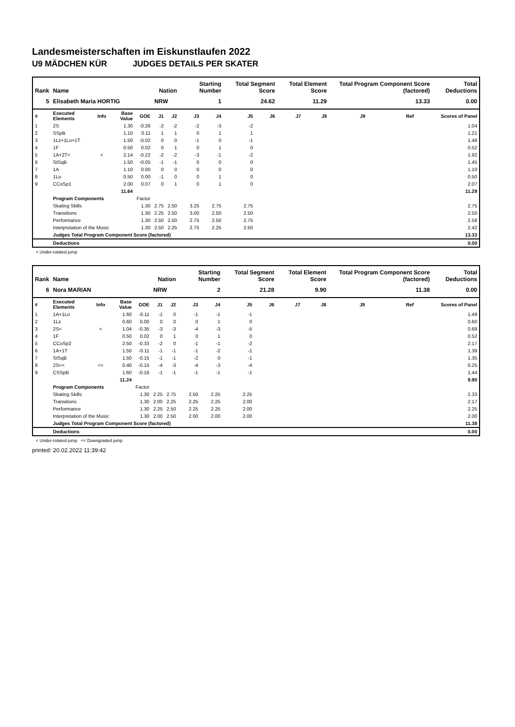Landesmeisterschaften im Eiskunstlaufen 2022
U9 MÄDCHEN KÜR JUDGES DETAILS PER SKATER
| Rank | Name | | | | Nation | | Starting Number | | Total Segment Score | | Total Element Score | | Total Program Component Score (factored) | | | Total Deductions |
| --- | --- | --- | --- | --- | --- | --- | --- | --- | --- | --- | --- | --- | --- | --- | --- | --- |
| 5 | Elisabeth Maria HORTIG | | | | NRW | | 1 | | 24.62 | | 11.29 | | 13.33 | | | 0.00 |
| # | Executed Elements | Info | Base Value | GOE | J1 | J2 | J3 | J4 | J5 | J6 | J7 | J8 | J9 | Ref | | Scores of Panel |
| 1 | 2S | | 1.30 | -0.26 | -2 | -2 | -2 | -3 | -2 | | | | | | | 1.04 |
| 2 | SSpB | | 1.10 | 0.11 | 1 | 1 | 0 | 1 | 1 | | | | | | | 1.21 |
| 3 | 1Lz+1Lo+1T | | 1.50 | -0.02 | 0 | 0 | -1 | 0 | -1 | | | | | | | 1.48 |
| 4 | 1F | | 0.50 | 0.02 | 0 | 1 | 0 | 1 | 0 | | | | | | | 0.52 |
| 5 | 1A+2T< | < | 2.14 | -0.22 | -2 | -2 | -3 | -1 | -2 | | | | | | | 1.92 |
| 6 | StSqB | | 1.50 | -0.05 | -1 | -1 | 0 | 0 | 0 | | | | | | | 1.45 |
| 7 | 1A | | 1.10 | 0.00 | 0 | 0 | 0 | 0 | 0 | | | | | | | 1.10 |
| 8 | 1Lo | | 0.50 | 0.00 | -1 | 0 | 0 | 1 | 0 | | | | | | | 0.50 |
| 9 | CCoSp1 | | 2.00 | 0.07 | 0 | 1 | 0 | 1 | 0 | | | | | | | 2.07 |
| | | | 11.64 | | | | | | | | | | | | | 11.29 |
| | Program Components | | | Factor | | | | | | | | | | | | |
| | Skating Skills | | | 1.30 | 2.75 | 2.50 | 3.25 | 2.75 | 2.75 | | | | | | | 2.75 |
| | Transitions | | | 1.30 | 2.25 | 2.50 | 3.00 | 2.50 | 2.50 | | | | | | | 2.50 |
| | Performance | | | 1.30 | 2.50 | 2.50 | 2.75 | 2.50 | 2.75 | | | | | | | 2.58 |
| | Interpretation of the Music | | | 1.30 | 2.50 | 2.25 | 2.75 | 2.25 | 2.50 | | | | | | | 2.42 |
| | Judges Total Program Component Score (factored) | | | | | | | | | | | | | | | 13.33 |
| | Deductions | | | | | | | | | | | | | | | 0.00 |
< Under-rotated jump
| Rank | Name | | | | Nation | | Starting Number | | Total Segment Score | | Total Element Score | | Total Program Component Score (factored) | | | Total Deductions |
| --- | --- | --- | --- | --- | --- | --- | --- | --- | --- | --- | --- | --- | --- | --- | --- | --- |
| 6 | Nora MARIAN | | | | NRW | | 2 | | 21.28 | | 9.90 | | 11.38 | | | 0.00 |
| # | Executed Elements | Info | Base Value | GOE | J1 | J2 | J3 | J4 | J5 | J6 | J7 | J8 | J9 | Ref | | Scores of Panel |
| 1 | 1A+1Lo | | 1.60 | -0.11 | -1 | 0 | -1 | -1 | -1 | | | | | | | 1.49 |
| 2 | 1Lz | | 0.60 | 0.00 | 0 | 0 | 0 | 1 | 0 | | | | | | | 0.60 |
| 3 | 2S< | < | 1.04 | -0.35 | -3 | -3 | -4 | -3 | -5 | | | | | | | 0.69 |
| 4 | 1F | | 0.50 | 0.02 | 0 | 1 | 0 | 1 | 0 | | | | | | | 0.52 |
| 5 | CCoSp2 | | 2.50 | -0.33 | -2 | 0 | -1 | -1 | -2 | | | | | | | 2.17 |
| 6 | 1A+1T | | 1.50 | -0.11 | -1 | -1 | -1 | -2 | -1 | | | | | | | 1.39 |
| 7 | StSqB | | 1.50 | -0.15 | -1 | -1 | -2 | 0 | -1 | | | | | | | 1.35 |
| 8 | 2S<< | << | 0.40 | -0.15 | -4 | -3 | -4 | -3 | -4 | | | | | | | 0.25 |
| 9 | CSSpB | | 1.60 | -0.16 | -1 | -1 | -1 | -1 | -1 | | | | | | | 1.44 |
| | | | 11.24 | | | | | | | | | | | | | 9.90 |
| | Program Components | | | Factor | | | | | | | | | | | | |
| | Skating Skills | | | 1.30 | 2.25 | 2.75 | 2.50 | 2.25 | 2.25 | | | | | | | 2.33 |
| | Transitions | | | 1.30 | 2.00 | 2.25 | 2.25 | 2.25 | 2.00 | | | | | | | 2.17 |
| | Performance | | | 1.30 | 2.25 | 2.50 | 2.25 | 2.25 | 2.00 | | | | | | | 2.25 |
| | Interpretation of the Music | | | 1.30 | 2.00 | 2.50 | 2.00 | 2.00 | 2.00 | | | | | | | 2.00 |
| | Judges Total Program Component Score (factored) | | | | | | | | | | | | | | | 11.38 |
| | Deductions | | | | | | | | | | | | | | | 0.00 |
< Under-rotated jump << Downgraded jump
printed: 20.02.2022 11:39:42